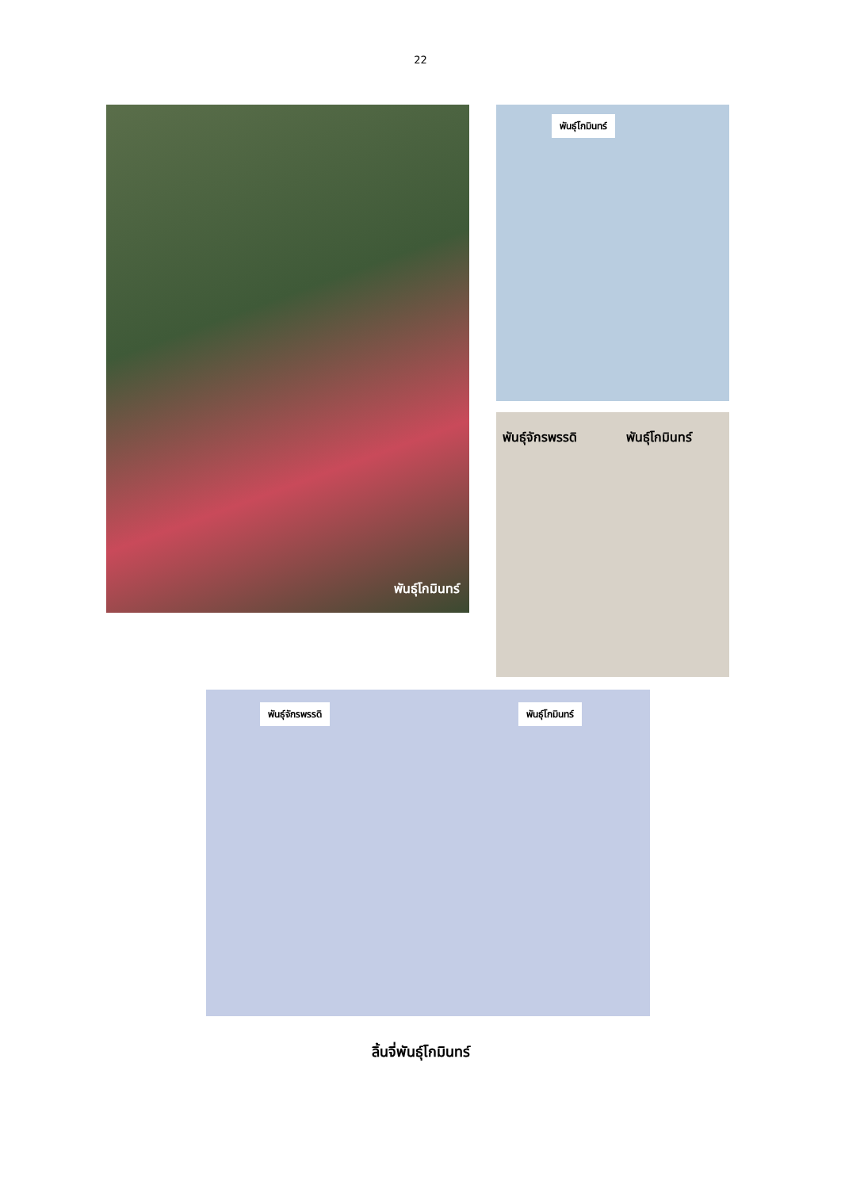22
พันธุ์โกมินทร์
พันธุ์โกมินทร์
พันธุ์จักรพรรดิ พันธุ์โกมินทร์
พันธุ์จักรพรรดิ พันธุ์โกมินทร์
ลิ้นจี่พันธุ์โกมินทร์